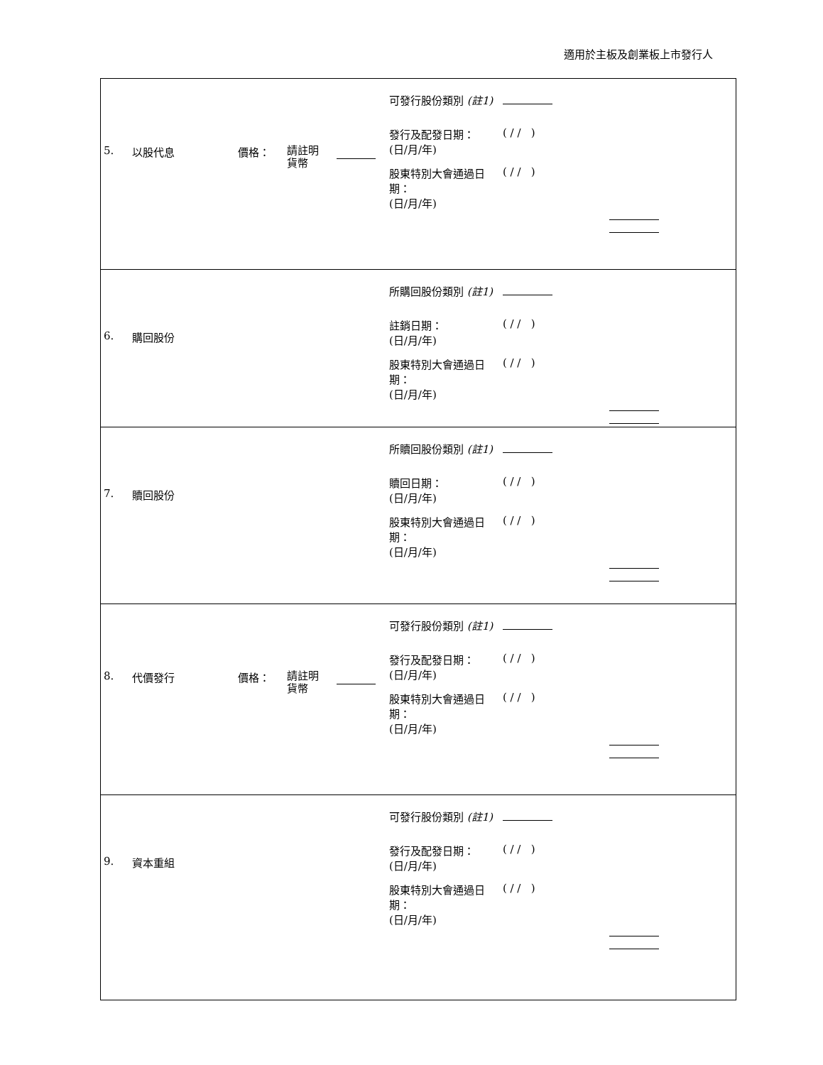適用於主板及創業板上市發行人
| 5. 以股代息 價格： 請註明 貨幣 可發行股份類別 (註1) 發行及配發日期： (日/月/年) ( / / ) 股東特別大會通過日期： (日/月/年) ( / / ) |
| 6. 購回股份 所購回股份類別 (註1) 註銷日期： (日/月/年) ( / / ) 股東特別大會通過日期： (日/月/年) ( / / ) |
| 7. 贖回股份 所贖回股份類別 (註1) 贖回日期： (日/月/年) ( / / ) 股東特別大會通過日期： (日/月/年) ( / / ) |
| 8. 代價發行 價格： 請註明 貨幣 可發行股份類別 (註1) 發行及配發日期： (日/月/年) ( / / ) 股東特別大會通過日期： (日/月/年) ( / / ) |
| 9. 資本重組 可發行股份類別 (註1) 發行及配發日期： (日/月/年) ( / / ) 股東特別大會通過日期： (日/月/年) ( / / ) |